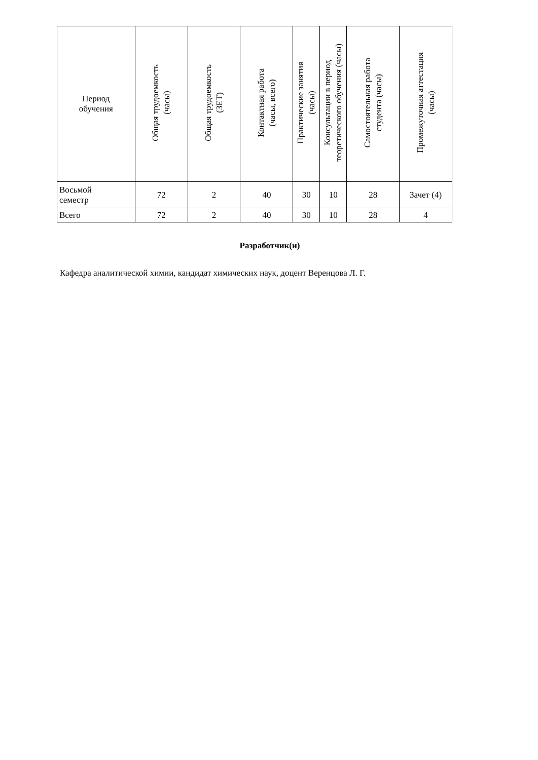| Период обучения | Общая трудоемкость (часы) | Общая трудоемкость (ЗЕТ) | Контактная работа (часы, всего) | Практические занятия (часы) | Консультации в период теоретического обучения (часы) | Самостоятельная работа студента (часы) | Промежуточная аттестация (часы) |
| --- | --- | --- | --- | --- | --- | --- | --- |
| Восьмой семестр | 72 | 2 | 40 | 30 | 10 | 28 | Зачет (4) |
| Всего | 72 | 2 | 40 | 30 | 10 | 28 | 4 |
Разработчик(и)
Кафедра аналитической химии, кандидат химических наук, доцент Веренцова Л. Г.